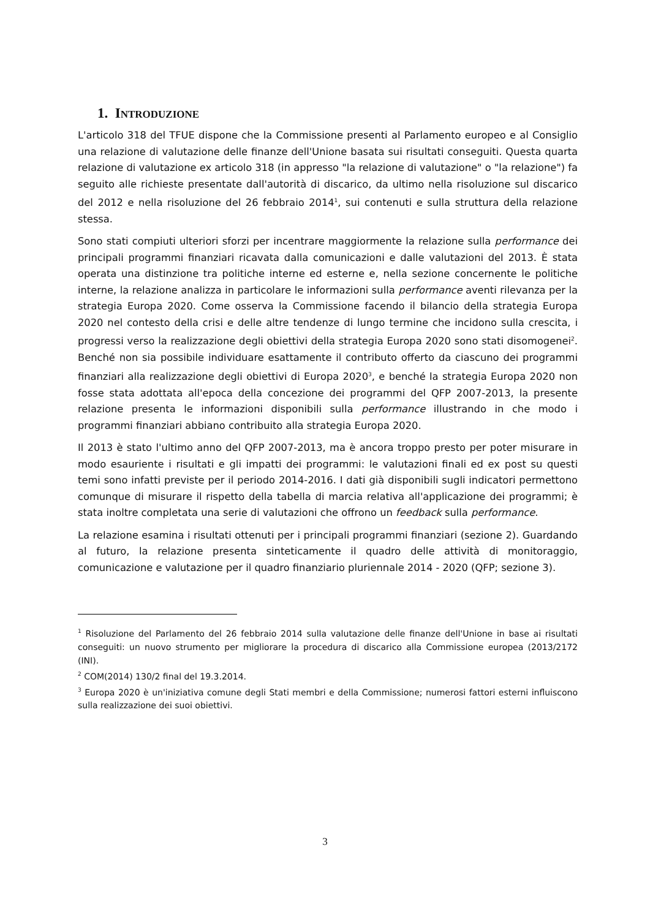1. INTRODUZIONE
L'articolo 318 del TFUE dispone che la Commissione presenti al Parlamento europeo e al Consiglio una relazione di valutazione delle finanze dell'Unione basata sui risultati conseguiti. Questa quarta relazione di valutazione ex articolo 318 (in appresso "la relazione di valutazione" o "la relazione") fa seguito alle richieste presentate dall'autorità di discarico, da ultimo nella risoluzione sul discarico del 2012 e nella risoluzione del 26 febbraio 2014<sup>1</sup>, sui contenuti e sulla struttura della relazione stessa.
Sono stati compiuti ulteriori sforzi per incentrare maggiormente la relazione sulla performance dei principali programmi finanziari ricavata dalla comunicazioni e dalle valutazioni del 2013. È stata operata una distinzione tra politiche interne ed esterne e, nella sezione concernente le politiche interne, la relazione analizza in particolare le informazioni sulla performance aventi rilevanza per la strategia Europa 2020. Come osserva la Commissione facendo il bilancio della strategia Europa 2020 nel contesto della crisi e delle altre tendenze di lungo termine che incidono sulla crescita, i progressi verso la realizzazione degli obiettivi della strategia Europa 2020 sono stati disomogenei<sup>2</sup>. Benché non sia possibile individuare esattamente il contributo offerto da ciascuno dei programmi finanziari alla realizzazione degli obiettivi di Europa 2020<sup>3</sup>, e benché la strategia Europa 2020 non fosse stata adottata all'epoca della concezione dei programmi del QFP 2007-2013, la presente relazione presenta le informazioni disponibili sulla performance illustrando in che modo i programmi finanziari abbiano contribuito alla strategia Europa 2020.
Il 2013 è stato l'ultimo anno del QFP 2007-2013, ma è ancora troppo presto per poter misurare in modo esauriente i risultati e gli impatti dei programmi: le valutazioni finali ed ex post su questi temi sono infatti previste per il periodo 2014-2016. I dati già disponibili sugli indicatori permettono comunque di misurare il rispetto della tabella di marcia relativa all'applicazione dei programmi; è stata inoltre completata una serie di valutazioni che offrono un feedback sulla performance.
La relazione esamina i risultati ottenuti per i principali programmi finanziari (sezione 2). Guardando al futuro, la relazione presenta sinteticamente il quadro delle attività di monitoraggio, comunicazione e valutazione per il quadro finanziario pluriennale 2014 - 2020 (QFP; sezione 3).
<sup>1</sup> Risoluzione del Parlamento del 26 febbraio 2014 sulla valutazione delle finanze dell'Unione in base ai risultati conseguiti: un nuovo strumento per migliorare la procedura di discarico alla Commissione europea (2013/2172 (INI).
<sup>2</sup> COM(2014) 130/2 final del 19.3.2014.
<sup>3</sup> Europa 2020 è un'iniziativa comune degli Stati membri e della Commissione; numerosi fattori esterni influiscono sulla realizzazione dei suoi obiettivi.
3